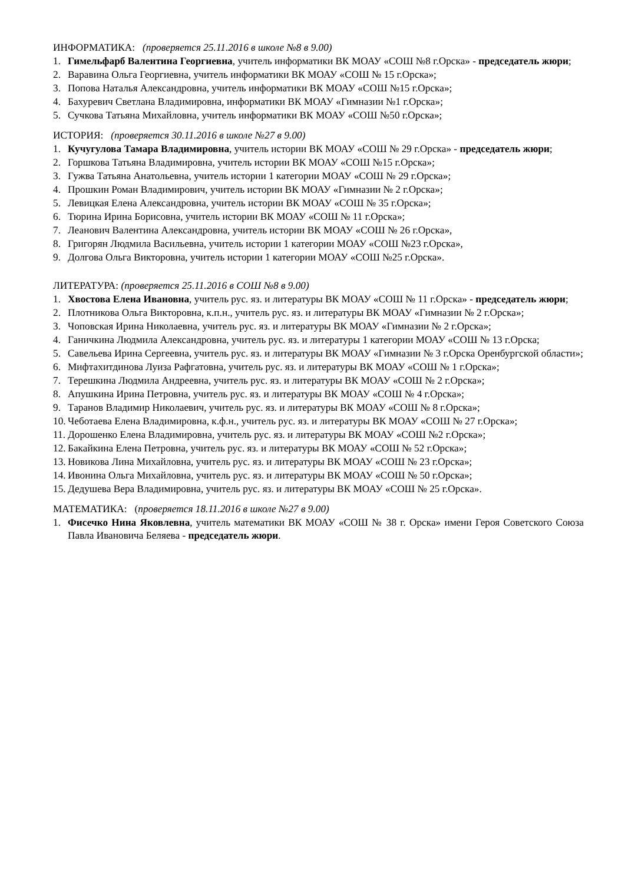ИНФОРМАТИКА: (проверяется 25.11.2016 в школе №8 в 9.00)
1. Гимельфарб Валентина Георгиевна, учитель информатики ВК МОАУ «СОШ №8 г.Орска» - председатель жюри;
2. Варавина Ольга Георгиевна, учитель информатики ВК МОАУ «СОШ № 15 г.Орска»;
3. Попова Наталья Александровна, учитель информатики ВК МОАУ «СОШ №15 г.Орска»;
4. Бахуревич Светлана Владимировна, информатики ВК МОАУ «Гимназии №1 г.Орска»;
5. Сучкова Татьяна Михайловна, учитель информатики ВК МОАУ «СОШ №50 г.Орска»;
ИСТОРИЯ: (проверяется 30.11.2016 в школе №27 в 9.00)
1. Кучугулова Тамара Владимировна, учитель истории ВК МОАУ «СОШ № 29 г.Орска» - председатель жюри;
2. Горшкова Татьяна Владимировна, учитель истории ВК МОАУ «СОШ №15 г.Орска»;
3. Гужва Татьяна Анатольевна, учитель истории 1 категории МОАУ «СОШ № 29 г.Орска»;
4. Прошкин Роман Владимирович, учитель истории ВК МОАУ «Гимназии № 2 г.Орска»;
5. Левицкая Елена Александровна, учитель истории ВК МОАУ «СОШ № 35 г.Орска»;
6. Тюрина Ирина Борисовна, учитель истории ВК МОАУ «СОШ № 11 г.Орска»;
7. Леанович Валентина Александровна, учитель истории ВК МОАУ «СОШ № 26 г.Орска»,
8. Григорян Людмила Васильевна, учитель истории 1 категории МОАУ «СОШ №23 г.Орска»,
9. Долгова Ольга Викторовна, учитель истории 1 категории МОАУ «СОШ №25 г.Орска».
ЛИТЕРАТУРА: (проверяется 25.11.2016 в СОШ №8 в 9.00)
1. Хвостова Елена Ивановна, учитель рус. яз. и литературы ВК МОАУ «СОШ № 11 г.Орска» - председатель жюри;
2. Плотникова Ольга Викторовна, к.п.н., учитель рус. яз. и литературы ВК МОАУ «Гимназии № 2 г.Орска»;
3. Чоповская Ирина Николаевна, учитель рус. яз. и литературы ВК МОАУ «Гимназии № 2 г.Орска»;
4. Ганичкина Людмила Александровна, учитель рус. яз. и литературы 1 категории МОАУ «СОШ № 13 г.Орска;
5. Савельева Ирина Сергеевна, учитель рус. яз. и литературы ВК МОАУ «Гимназии № 3 г.Орска Оренбургской области»;
6. Мифтахитдинова Луиза Рафгатовна, учитель рус. яз. и литературы ВК МОАУ «СОШ № 1 г.Орска»;
7. Терешкина Людмила Андреевна, учитель рус. яз. и литературы ВК МОАУ «СОШ № 2 г.Орска»;
8. Апушкина Ирина Петровна, учитель рус. яз. и литературы ВК МОАУ «СОШ № 4 г.Орска»;
9. Таранов Владимир Николаевич, учитель рус. яз. и литературы ВК МОАУ «СОШ № 8 г.Орска»;
10. Чеботаева Елена Владимировна, к.ф.н., учитель рус. яз. и литературы ВК МОАУ «СОШ № 27 г.Орска»;
11. Дорошенко Елена Владимировна, учитель рус. яз. и литературы ВК МОАУ «СОШ №2 г.Орска»;
12. Бакайкина Елена Петровна, учитель рус. яз. и литературы ВК МОАУ «СОШ № 52 г.Орска»;
13. Новикова Лина Михайловна, учитель рус. яз. и литературы ВК МОАУ «СОШ № 23 г.Орска»;
14. Ивонина Ольга Михайловна, учитель рус. яз. и литературы ВК МОАУ «СОШ № 50 г.Орска»;
15. Дедушева Вера Владимировна, учитель рус. яз. и литературы ВК МОАУ «СОШ № 25 г.Орска».
МАТЕМАТИКА: (проверяется 18.11.2016 в школе №27 в 9.00)
1. Фисечко Нина Яковлевна, учитель математики ВК МОАУ «СОШ № 38 г. Орска» имени Героя Советского Союза Павла Ивановича Беляева - председатель жюри.